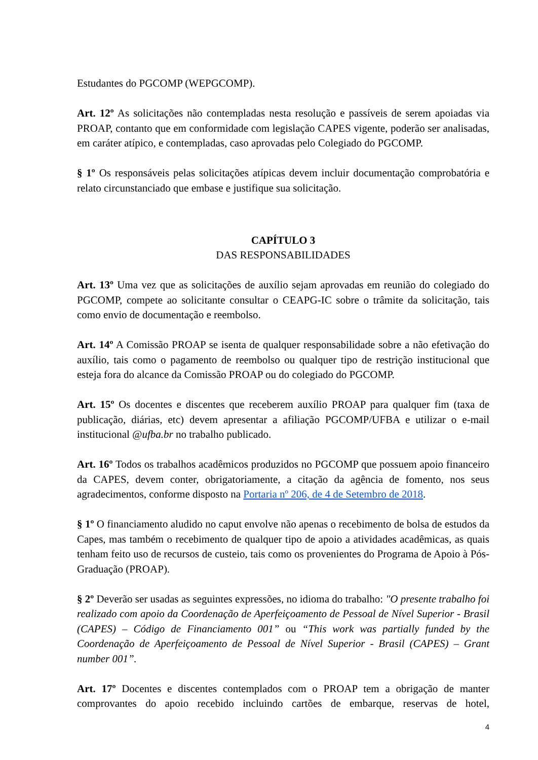Estudantes do PGCOMP (WEPGCOMP).
Art. 12º As solicitações não contempladas nesta resolução e passíveis de serem apoiadas via PROAP, contanto que em conformidade com legislação CAPES vigente, poderão ser analisadas, em caráter atípico, e contempladas, caso aprovadas pelo Colegiado do PGCOMP.
§ 1º Os responsáveis pelas solicitações atípicas devem incluir documentação comprobatória e relato circunstanciado que embase e justifique sua solicitação.
CAPÍTULO 3
DAS RESPONSABILIDADES
Art. 13º Uma vez que as solicitações de auxílio sejam aprovadas em reunião do colegiado do PGCOMP, compete ao solicitante consultar o CEAPG-IC sobre o trâmite da solicitação, tais como envio de documentação e reembolso.
Art. 14º A Comissão PROAP se isenta de qualquer responsabilidade sobre a não efetivação do auxílio, tais como o pagamento de reembolso ou qualquer tipo de restrição institucional que esteja fora do alcance da Comissão PROAP ou do colegiado do PGCOMP.
Art. 15º Os docentes e discentes que receberem auxílio PROAP para qualquer fim (taxa de publicação, diárias, etc) devem apresentar a afiliação PGCOMP/UFBA e utilizar o e-mail institucional @ufba.br no trabalho publicado.
Art. 16º Todos os trabalhos acadêmicos produzidos no PGCOMP que possuem apoio financeiro da CAPES, devem conter, obrigatoriamente, a citação da agência de fomento, nos seus agradecimentos, conforme disposto na Portaria nº 206, de 4 de Setembro de 2018.
§ 1º O financiamento aludido no caput envolve não apenas o recebimento de bolsa de estudos da Capes, mas também o recebimento de qualquer tipo de apoio a atividades acadêmicas, as quais tenham feito uso de recursos de custeio, tais como os provenientes do Programa de Apoio à Pós-Graduação (PROAP).
§ 2º Deverão ser usadas as seguintes expressões, no idioma do trabalho: "O presente trabalho foi realizado com apoio da Coordenação de Aperfeiçoamento de Pessoal de Nível Superior - Brasil (CAPES) – Código de Financiamento 001” ou “This work was partially funded by the Coordenação de Aperfeiçoamento de Pessoal de Nível Superior - Brasil (CAPES) – Grant number 001”.
Art. 17º Docentes e discentes contemplados com o PROAP tem a obrigação de manter comprovantes do apoio recebido incluindo cartões de embarque, reservas de hotel,
4